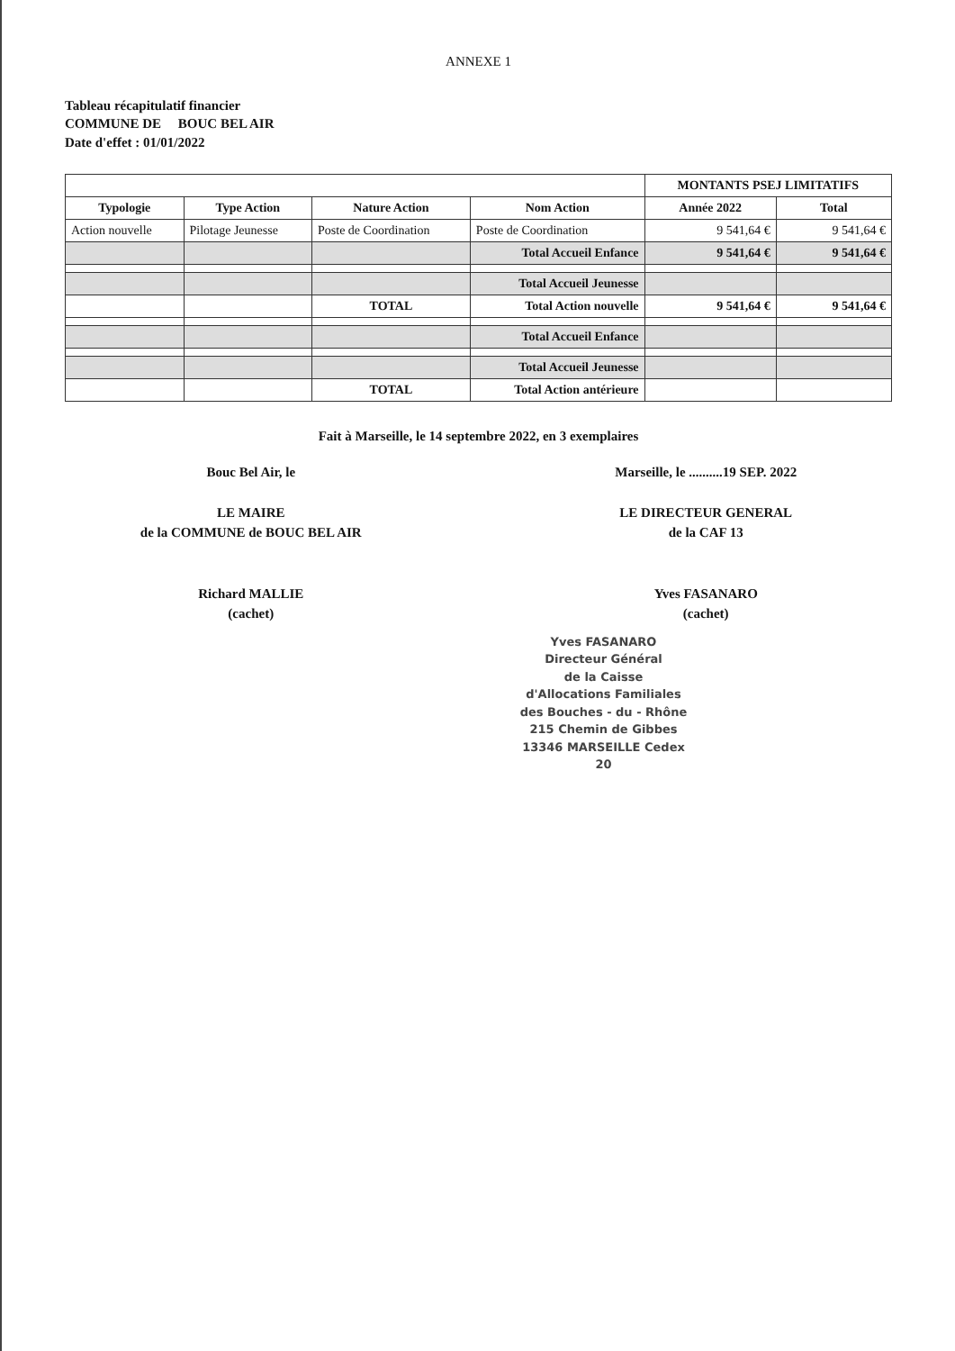ANNEXE 1
Tableau récapitulatif financier
COMMUNE DE BOUC BEL AIR
Date d'effet : 01/01/2022
| | | | | MONTANTS PSEJ LIMITATIFS | |
| --- | --- | --- | --- | --- | --- |
| Typologie | Type Action | Nature Action | Nom Action | Année 2022 | Total |
| Action nouvelle | Pilotage Jeunesse | Poste de Coordination | Poste de Coordination | 9 541,64 € | 9 541,64 € |
| | | | Total Accueil Enfance | 9 541,64 € | 9 541,64 € |
| | | | Total Accueil Jeunesse | | |
| | | TOTAL | Total Action nouvelle | 9 541,64 € | 9 541,64 € |
| | | | Total Accueil Enfance | | |
| | | | Total Accueil Jeunesse | | |
| | | TOTAL | Total Action antérieure | | |
Fait à Marseille, le 14 septembre 2022, en 3 exemplaires
Bouc Bel Air, le
LE MAIRE
de la COMMUNE de BOUC BEL AIR
Richard MALLIE
(cachet)
Marseille, le ..........19 SEP. 2022
LE DIRECTEUR GENERAL
de la CAF 13
Yves FASANARO
(cachet)
Yves FASANARO
Directeur Général
de la Caisse d'Allocations Familiales
des Bouches - du - Rhône
215 Chemin de Gibbes
13346 MARSEILLE Cedex 20